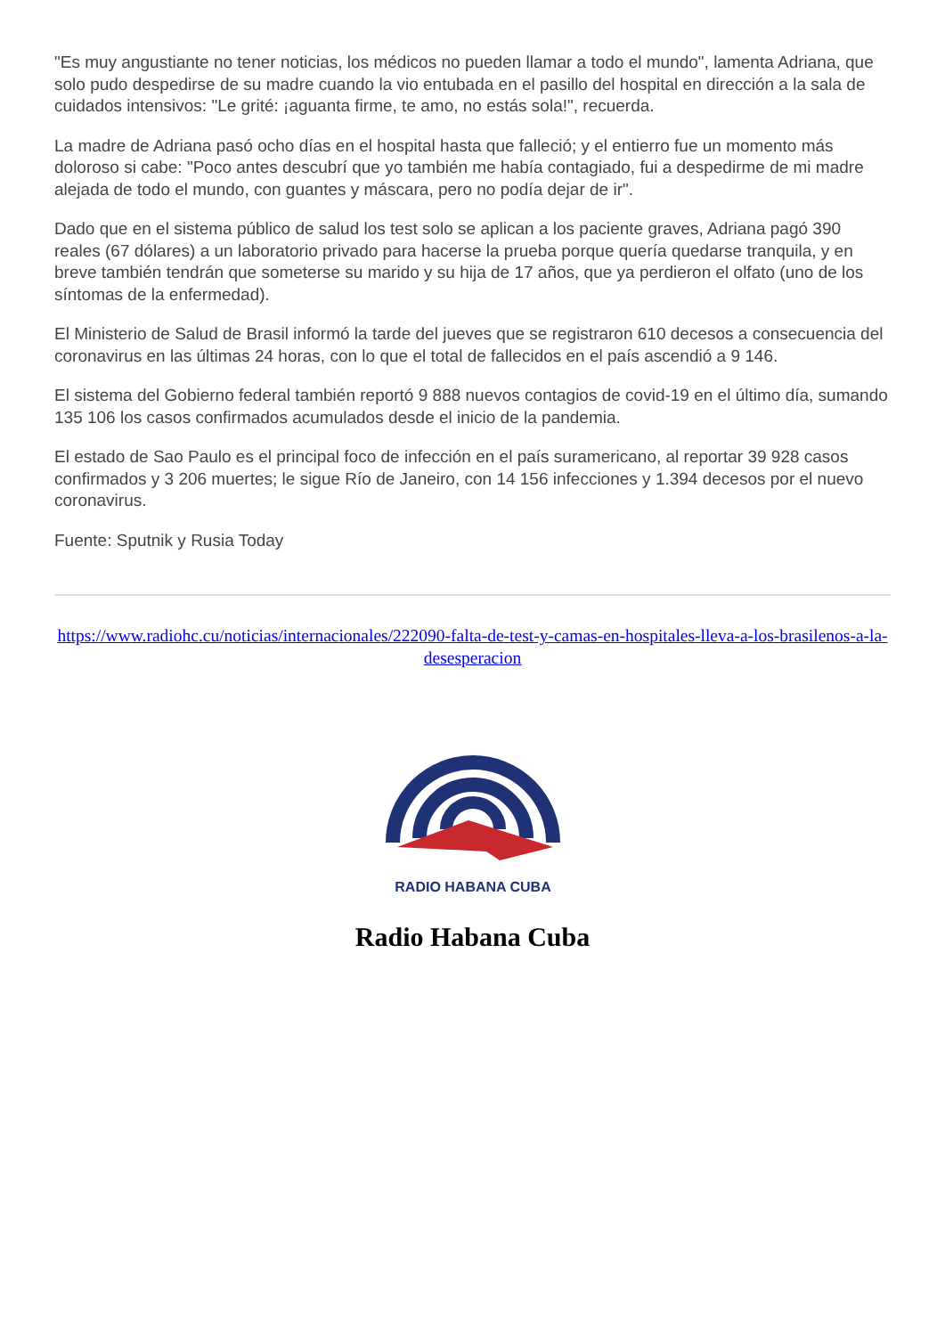"Es muy angustiante no tener noticias, los médicos no pueden llamar a todo el mundo", lamenta Adriana, que solo pudo despedirse de su madre cuando la vio entubada en el pasillo del hospital en dirección a la sala de cuidados intensivos: "Le grité: ¡aguanta firme, te amo, no estás sola!", recuerda.
La madre de Adriana pasó ocho días en el hospital hasta que falleció; y el entierro fue un momento más doloroso si cabe: "Poco antes descubrí que yo también me había contagiado, fui a despedirme de mi madre alejada de todo el mundo, con guantes y máscara, pero no podía dejar de ir".
Dado que en el sistema público de salud los test solo se aplican a los paciente graves, Adriana pagó 390 reales (67 dólares) a un laboratorio privado para hacerse la prueba porque quería quedarse tranquila, y en breve también tendrán que someterse su marido y su hija de 17 años, que ya perdieron el olfato (uno de los síntomas de la enfermedad).
El Ministerio de Salud de Brasil informó la tarde del jueves que se registraron 610 decesos a consecuencia del coronavirus en las últimas 24 horas, con lo que el total de fallecidos en el país ascendió a 9 146.
El sistema del Gobierno federal también reportó 9 888 nuevos contagios de covid-19 en el último día, sumando 135 106 los casos confirmados acumulados desde el inicio de la pandemia.
El estado de Sao Paulo es el principal foco de infección en el país suramericano, al reportar 39 928 casos confirmados y 3 206 muertes; le sigue Río de Janeiro, con 14 156 infecciones y 1.394 decesos por el nuevo coronavirus.
Fuente: Sputnik y Rusia Today
https://www.radiohc.cu/noticias/internacionales/222090-falta-de-test-y-camas-en-hospitales-lleva-a-los-brasilenos-a-la-desesperacion
RADIO HABANA CUBA
Radio Habana Cuba